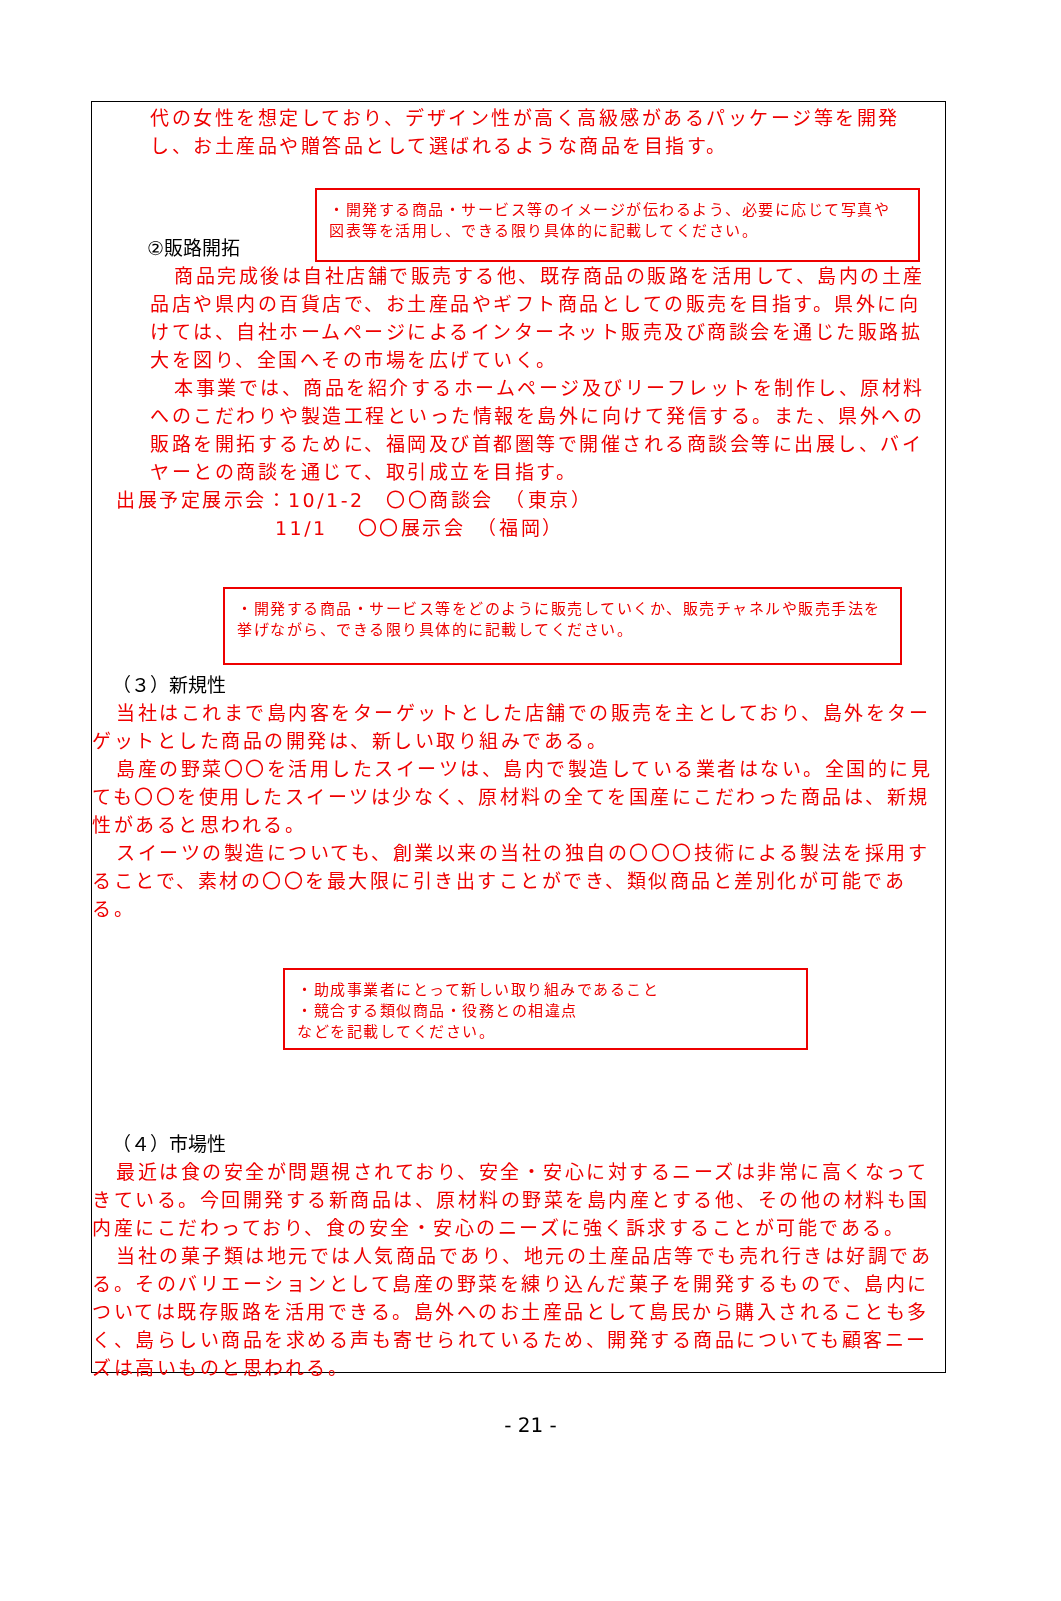代の女性を想定しており、デザイン性が高く高級感があるパッケージ等を開発し、お土産品や贈答品として選ばれるような商品を目指す。
・開発する商品・サービス等のイメージが伝わるよう、必要に応じて写真や図表等を活用し、できる限り具体的に記載してください。
②販路開拓
商品完成後は自社店舗で販売する他、既存商品の販路を活用して、島内の土産品店や県内の百貨店で、お土産品やギフト商品としての販売を目指す。県外に向けては、自社ホームページによるインターネット販売及び商談会を通じた販路拡大を図り、全国へその市場を広げていく。
本事業では、商品を紹介するホームページ及びリーフレットを制作し、原材料へのこだわりや製造工程といった情報を島外に向けて発信する。また、県外への販路を開拓するために、福岡及び首都圏等で開催される商談会等に出展し、バイヤーとの商談を通じて、取引成立を目指す。
出展予定展示会：10/1-2　〇〇商談会　（東京）
11/1　 〇〇展示会　（福岡）
・開発する商品・サービス等をどのように販売していくか、販売チャネルや販売手法を挙げながら、できる限り具体的に記載してください。
（３）新規性
当社はこれまで島内客をターゲットとした店舗での販売を主としており、島外をターゲットとした商品の開発は、新しい取り組みである。
島産の野菜〇〇を活用したスイーツは、島内で製造している業者はない。全国的に見ても〇〇を使用したスイーツは少なく、原材料の全てを国産にこだわった商品は、新規性があると思われる。
スイーツの製造についても、創業以来の当社の独自の〇〇〇技術による製法を採用することで、素材の〇〇を最大限に引き出すことができ、類似商品と差別化が可能である。
・助成事業者にとって新しい取り組みであること
・競合する類似商品・役務との相違点
などを記載してください。
（４）市場性
最近は食の安全が問題視されており、安全・安心に対するニーズは非常に高くなってきている。今回開発する新商品は、原材料の野菜を島内産とする他、その他の材料も国内産にこだわっており、食の安全・安心のニーズに強く訴求することが可能である。
当社の菓子類は地元では人気商品であり、地元の土産品店等でも売れ行きは好調である。そのバリエーションとして島産の野菜を練り込んだ菓子を開発するもので、島内については既存販路を活用できる。島外へのお土産品として島民から購入されることも多く、島らしい商品を求める声も寄せられているため、開発する商品についても顧客ニーズは高いものと思われる。
- 21 -